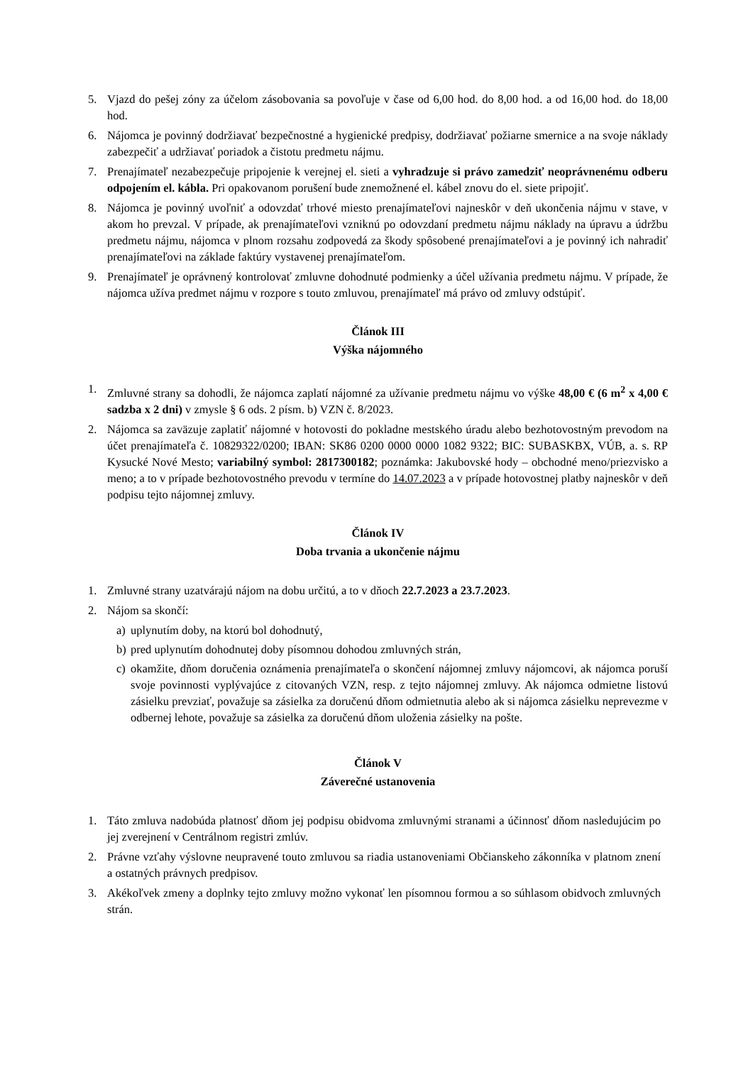5. Vjazd do pešej zóny za účelom zásobovania sa povoľuje v čase od 6,00 hod. do 8,00 hod. a od 16,00 hod. do 18,00 hod.
6. Nájomca je povinný dodržiavať bezpečnostné a hygienické predpisy, dodržiavať požiarne smernice a na svoje náklady zabezpečiť a udržiavať poriadok a čistotu predmetu nájmu.
7. Prenajímateľ nezabezpečuje pripojenie k verejnej el. sieti a vyhradzuje si právo zamedziť neoprávnenému odberu odpojením el. kábla. Pri opakovanom porušení bude znemožnené el. kábel znovu do el. siete pripojiť.
8. Nájomca je povinný uvoľniť a odovzdať trhové miesto prenajímateľovi najneskôr v deň ukončenia nájmu v stave, v akom ho prevzal. V prípade, ak prenajímateľovi vzniknú po odovzdaní predmetu nájmu náklady na úpravu a údržbu predmetu nájmu, nájomca v plnom rozsahu zodpovedá za škody spôsobené prenajímateľovi a je povinný ich nahradiť prenajímateľovi na základe faktúry vystavenej prenajímateľom.
9. Prenajímateľ je oprávnený kontrolovať zmluvne dohodnuté podmienky a účel užívania predmetu nájmu. V prípade, že nájomca užíva predmet nájmu v rozpore s touto zmluvou, prenajímateľ má právo od zmluvy odstúpiť.
Článok III
Výška nájomného
1. Zmluvné strany sa dohodli, že nájomca zaplatí nájomné za užívanie predmetu nájmu vo výške 48,00 € (6 m<sup>2</sup> x 4,00 € sadzba x 2 dni) v zmysle § 6 ods. 2 písm. b) VZN č. 8/2023.
2. Nájomca sa zaväzuje zaplatiť nájomné v hotovosti do pokladne mestského úradu alebo bezhotovostným prevodom na účet prenajímateľa č. 10829322/0200; IBAN: SK86 0200 0000 0000 1082 9322; BIC: SUBASKBX, VÚB, a. s. RP Kysucké Nové Mesto; variabilný symbol: 2817300182; poznámka: Jakubovské hody – obchodné meno/priezvisko a meno; a to v prípade bezhotovostného prevodu v termíne do 14.07.2023 a v prípade hotovostnej platby najneskôr v deň podpisu tejto nájomnej zmluvy.
Článok IV
Doba trvania a ukončenie nájmu
1. Zmluvné strany uzatvárajú nájom na dobu určitú, a to v dňoch 22.7.2023 a 23.7.2023.
2. Nájom sa skončí:
a) uplynutím doby, na ktorú bol dohodnutý,
b) pred uplynutím dohodnutej doby písomnou dohodou zmluvných strán,
c) okamžite, dňom doručenia oznámenia prenajímateľa o skončení nájomnej zmluvy nájomcovi, ak nájomca poruší svoje povinnosti vyplývajúce z citovaných VZN, resp. z tejto nájomnej zmluvy. Ak nájomca odmietne listovú zásielku prevziať, považuje sa zásielka za doručenú dňom odmietnutia alebo ak si nájomca zásielku neprevezme v odbernej lehote, považuje sa zásielka za doručenú dňom uloženia zásielky na pošte.
Článok V
Záverečné ustanovenia
1. Táto zmluva nadobúda platnosť dňom jej podpisu obidvoma zmluvnými stranami a účinnosť dňom nasledujúcim po jej zverejnení v Centrálnom registri zmlúv.
2. Právne vzťahy výslovne neupravené touto zmluvou sa riadia ustanoveniami Občianskeho zákonníka v platnom znení a ostatných právnych predpisov.
3. Akékoľvek zmeny a doplnky tejto zmluvy možno vykonať len písomnou formou a so súhlasom obidvoch zmluvných strán.